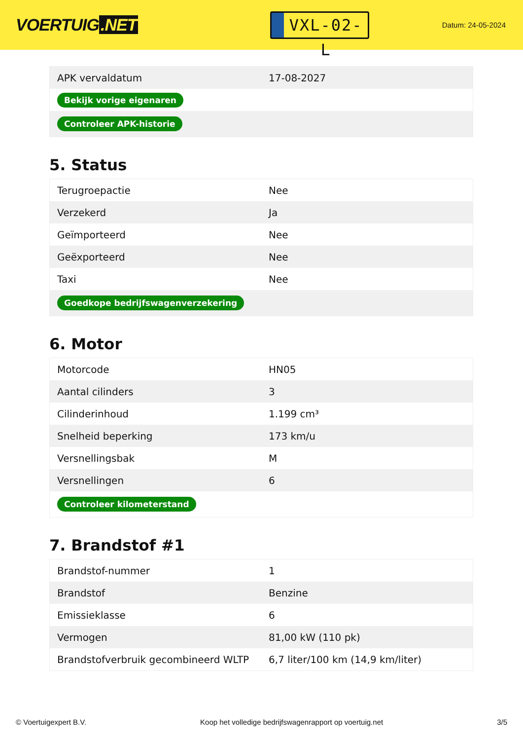VOERTUIG.NET
VXL-02-L
Datum: 24-05-2024
| APK vervaldatum | 17-08-2027 |
| Bekijk vorige eigenaren | |
| Controleer APK-historie | |
5. Status
| Terugroepactie | Nee |
| Verzekerd | Ja |
| Geïmporteerd | Nee |
| Geëxporteerd | Nee |
| Taxi | Nee |
| Goedkope bedrijfswagenverzekering | |
6. Motor
| Motorcode | HN05 |
| Aantal cilinders | 3 |
| Cilinderinhoud | 1.199 cm³ |
| Snelheid beperking | 173 km/u |
| Versnellingsbak | M |
| Versnellingen | 6 |
| Controleer kilometerstand | |
7. Brandstof #1
| Brandstof-nummer | 1 |
| Brandstof | Benzine |
| Emissieklasse | 6 |
| Vermogen | 81,00 kW (110 pk) |
| Brandstofverbruik gecombineerd WLTP | 6,7 liter/100 km (14,9 km/liter) |
© Voertuigexpert B.V. Koop het volledige bedrijfswagenrapport op voertuig.net 3/5